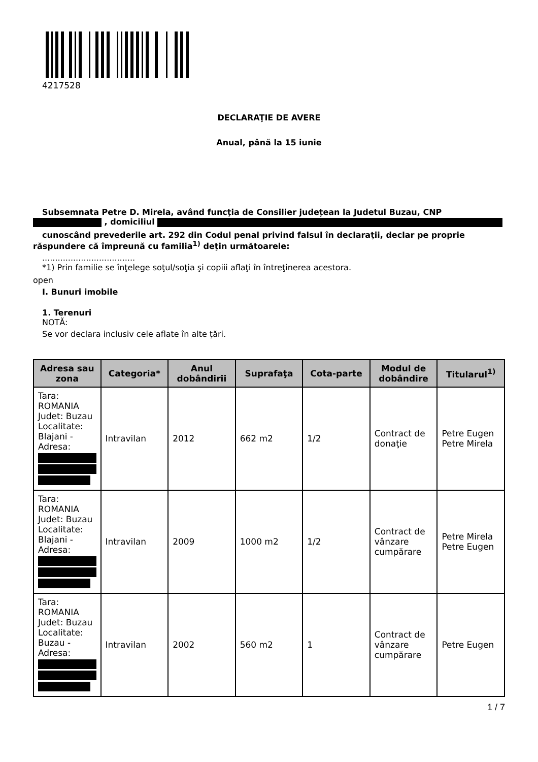4217528
DECLARAŢIE DE AVERE
Anual, până la 15 iunie
Subsemnata Petre D. Mirela, având funcţia de Consilier județean la Judetul Buzau, CNP
, domiciliul
cunoscând prevederile art. 292 din Codul penal privind falsul în declaraţii, declar pe proprie
răspundere că împreună cu familia<sup>1)</sup> deţin următoarele:
....................................
*1) Prin familie se înţelege soţul/soţia şi copiii aflaţi în întreţinerea acestora.
open
I. Bunuri imobile
1. Terenuri
NOTĂ:
Se vor declara inclusiv cele aflate în alte ţări.
| Adresa sau zona | Categoria* | Anul dobândirii | Suprafaţa | Cota-parte | Modul de dobândire | Titularul<sup>1)</sup> |
| --- | --- | --- | --- | --- | --- | --- |
| Tara: ROMANIA Judet: Buzau Localitate: Blajani - Adresa: | Intravilan | 2012 | 662 m2 | 1/2 | Contract de donaţie | Petre Eugen Petre Mirela |
| Tara: ROMANIA Judet: Buzau Localitate: Blajani - Adresa: | Intravilan | 2009 | 1000 m2 | 1/2 | Contract de vânzare cumpărare | Petre Mirela Petre Eugen |
| Tara: ROMANIA Judet: Buzau Localitate: Buzau - Adresa: | Intravilan | 2002 | 560 m2 | 1 | Contract de vânzare cumpărare | Petre Eugen |
1 / 7